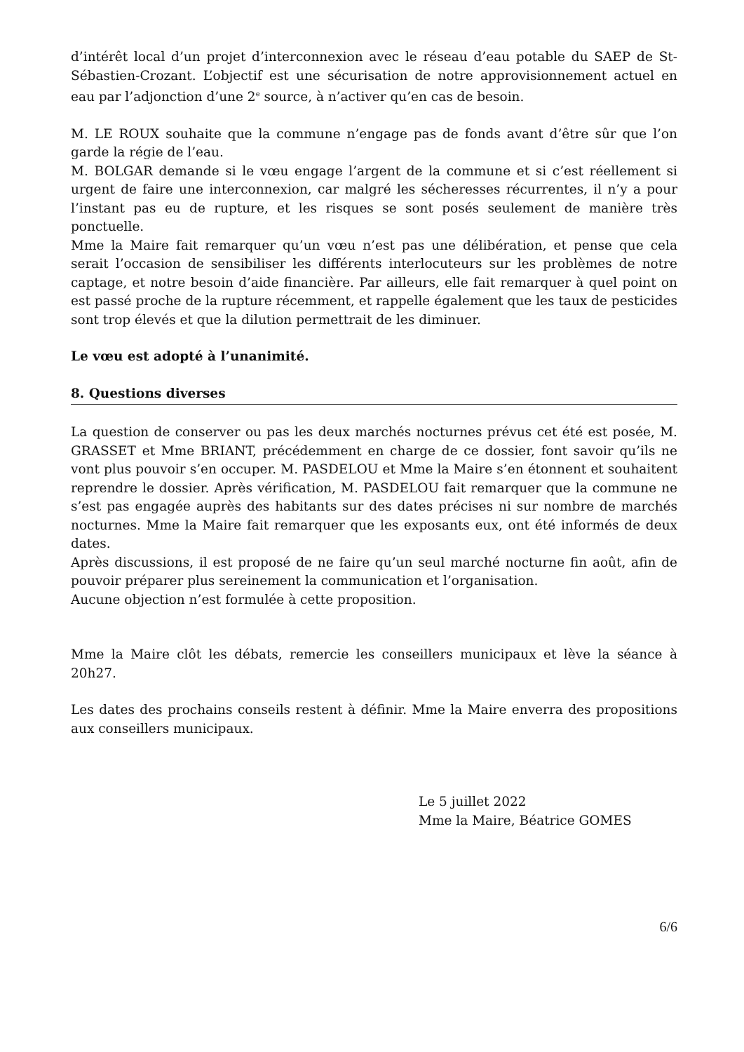d’intérêt local d’un projet d’interconnexion avec le réseau d’eau potable du SAEP de St-Sébastien-Crozant. L’objectif est une sécurisation de notre approvisionnement actuel en eau par l’adjonction d’une 2<sup>e</sup> source, à n’activer qu’en cas de besoin.
M. LE ROUX souhaite que la commune n’engage pas de fonds avant d’être sûr que l’on garde la régie de l’eau.
M. BOLGAR demande si le vœu engage l’argent de la commune et si c’est réellement si urgent de faire une interconnexion, car malgré les sécheresses récurrentes, il n’y a pour l’instant pas eu de rupture, et les risques se sont posés seulement de manière très ponctuelle.
Mme la Maire fait remarquer qu’un vœu n’est pas une délibération, et pense que cela serait l’occasion de sensibiliser les différents interlocuteurs sur les problèmes de notre captage, et notre besoin d’aide financière. Par ailleurs, elle fait remarquer à quel point on est passé proche de la rupture récemment, et rappelle également que les taux de pesticides sont trop élevés et que la dilution permettrait de les diminuer.
Le vœu est adopté à l’unanimité.
8. Questions diverses
La question de conserver ou pas les deux marchés nocturnes prévus cet été est posée, M. GRASSET et Mme BRIANT, précédemment en charge de ce dossier, font savoir qu’ils ne vont plus pouvoir s’en occuper. M. PASDELOU et Mme la Maire s’en étonnent et souhaitent reprendre le dossier. Après vérification, M. PASDELOU fait remarquer que la commune ne s’est pas engagée auprès des habitants sur des dates précises ni sur nombre de marchés nocturnes. Mme la Maire fait remarquer que les exposants eux, ont été informés de deux dates.
Après discussions, il est proposé de ne faire qu’un seul marché nocturne fin août, afin de pouvoir préparer plus sereinement la communication et l’organisation.
Aucune objection n’est formulée à cette proposition.
Mme la Maire clôt les débats, remercie les conseillers municipaux et lève la séance à 20h27.
Les dates des prochains conseils restent à définir. Mme la Maire enverra des propositions aux conseillers municipaux.
Le 5 juillet 2022
Mme la Maire, Béatrice GOMES
6/6